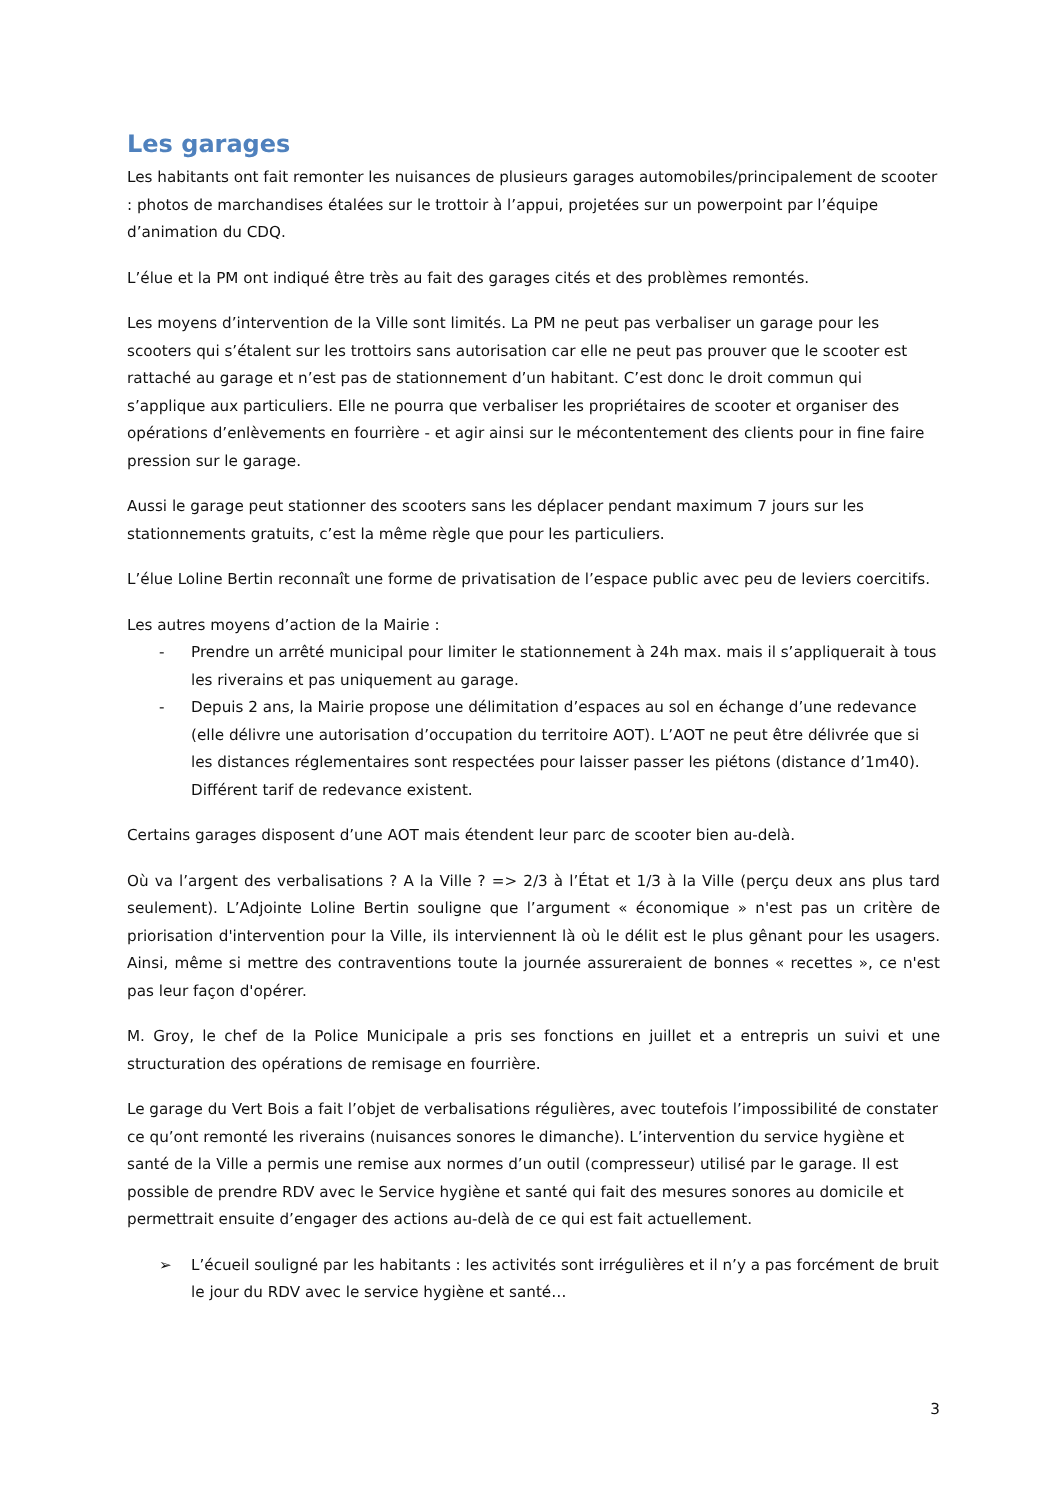Les garages
Les habitants ont fait remonter les nuisances de plusieurs garages automobiles/principalement de scooter : photos de marchandises étalées sur le trottoir à l’appui, projetées sur un powerpoint par l’équipe d’animation du CDQ.
L’élue et la PM ont indiqué être très au fait des garages cités et des problèmes remontés.
Les moyens d’intervention de la Ville sont limités. La PM ne peut pas verbaliser un garage pour les scooters qui s’étalent sur les trottoirs sans autorisation car elle ne peut pas prouver que le scooter est rattaché au garage et n’est pas de stationnement d’un habitant. C’est donc le droit commun qui s’applique aux particuliers. Elle ne pourra que verbaliser les propriétaires de scooter et organiser des opérations d’enlèvements en fourrière - et agir ainsi sur le mécontentement des clients pour in fine faire pression sur le garage.
Aussi le garage peut stationner des scooters sans les déplacer pendant maximum 7 jours sur les stationnements gratuits, c’est la même règle que pour les particuliers.
L’élue Loline Bertin reconnaît une forme de privatisation de l’espace public avec peu de leviers coercitifs.
Les autres moyens d’action de la Mairie :
- Prendre un arrêté municipal pour limiter le stationnement à 24h max. mais il s’appliquerait à tous les riverains et pas uniquement au garage.
- Depuis 2 ans, la Mairie propose une délimitation d’espaces au sol en échange d’une redevance (elle délivre une autorisation d’occupation du territoire AOT). L’AOT ne peut être délivrée que si les distances réglementaires sont respectées pour laisser passer les piétons (distance d’1m40). Différent tarif de redevance existent.
Certains garages disposent d’une AOT mais étendent leur parc de scooter bien au-delà.
Où va l’argent des verbalisations ? A la Ville ? => 2/3 à l’État et 1/3 à la Ville (perçu deux ans plus tard seulement). L’Adjointe Loline Bertin souligne que l’argument « économique » n'est pas un critère de priorisation d'intervention pour la Ville, ils interviennent là où le délit est le plus gênant pour les usagers. Ainsi, même si mettre des contraventions toute la journée assureraient de bonnes « recettes », ce n'est pas leur façon d'opérer.
M. Groy, le chef de la Police Municipale a pris ses fonctions en juillet et a entrepris un suivi et une structuration des opérations de remisage en fourrière.
Le garage du Vert Bois a fait l’objet de verbalisations régulières, avec toutefois l’impossibilité de constater ce qu’ont remonté les riverains (nuisances sonores le dimanche). L’intervention du service hygiène et santé de la Ville a permis une remise aux normes d’un outil (compresseur) utilisé par le garage. Il est possible de prendre RDV avec le Service hygiène et santé qui fait des mesures sonores au domicile et permettrait ensuite d’engager des actions au-delà de ce qui est fait actuellement.
➢ L’écueil souligné par les habitants : les activités sont irrégulières et il n’y a pas forcément de bruit le jour du RDV avec le service hygiène et santé…
3